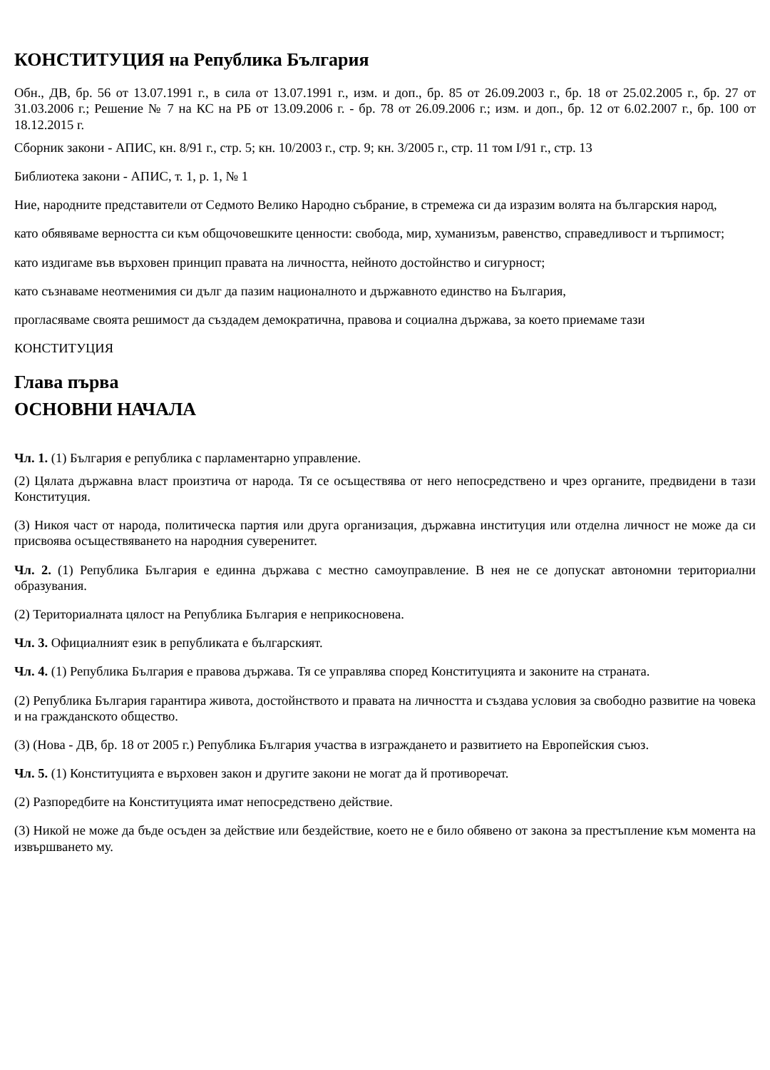КОНСТИТУЦИЯ на Република България
Обн., ДВ, бр. 56 от 13.07.1991 г., в сила от 13.07.1991 г., изм. и доп., бр. 85 от 26.09.2003 г., бр. 18 от 25.02.2005 г., бр. 27 от 31.03.2006 г.; Решение № 7 на КС на РБ от 13.09.2006 г. - бр. 78 от 26.09.2006 г.; изм. и доп., бр. 12 от 6.02.2007 г., бр. 100 от 18.12.2015 г.
Сборник закони - АПИС, кн. 8/91 г., стр. 5; кн. 10/2003 г., стр. 9; кн. 3/2005 г., стр. 11 том I/91 г., стр. 13
Библиотека закони - АПИС, т. 1, р. 1, № 1
Ние, народните представители от Седмото Велико Народно събрание, в стремежа си да изразим волята на българския народ,
като обявяваме верността си към общочовешките ценности: свобода, мир, хуманизъм, равенство, справедливост и търпимост;
като издигаме във върховен принцип правата на личността, нейното достойнство и сигурност;
като съзнаваме неотменимия си дълг да пазим националното и държавното единство на България,
прогласяваме своята решимост да създадем демократична, правова и социална държава, за което приемаме тази
КОНСТИТУЦИЯ
Глава първа
ОСНОВНИ НАЧАЛА
Чл. 1. (1) България е република с парламентарно управление.
(2) Цялата държавна власт произтича от народа. Тя се осъществява от него непосредствено и чрез органите, предвидени в тази Конституция.
(3) Никоя част от народа, политическа партия или друга организация, държавна институция или отделна личност не може да си присвоява осъществяването на народния суверенитет.
Чл. 2. (1) Република България е единна държава с местно самоуправление. В нея не се допускат автономни териториални образувания.
(2) Териториалната цялост на Република България е неприкосновена.
Чл. 3. Официалният език в републиката е българският.
Чл. 4. (1) Република България е правова държава. Тя се управлява според Конституцията и законите на страната.
(2) Република България гарантира живота, достойнството и правата на личността и създава условия за свободно развитие на човека и на гражданското общество.
(3) (Нова - ДВ, бр. 18 от 2005 г.) Република България участва в изграждането и развитието на Европейския съюз.
Чл. 5. (1) Конституцията е върховен закон и другите закони не могат да й противоречат.
(2) Разпоредбите на Конституцията имат непосредствено действие.
(3) Никой не може да бъде осъден за действие или бездействие, което не е било обявено от закона за престъпление към момента на извършването му.